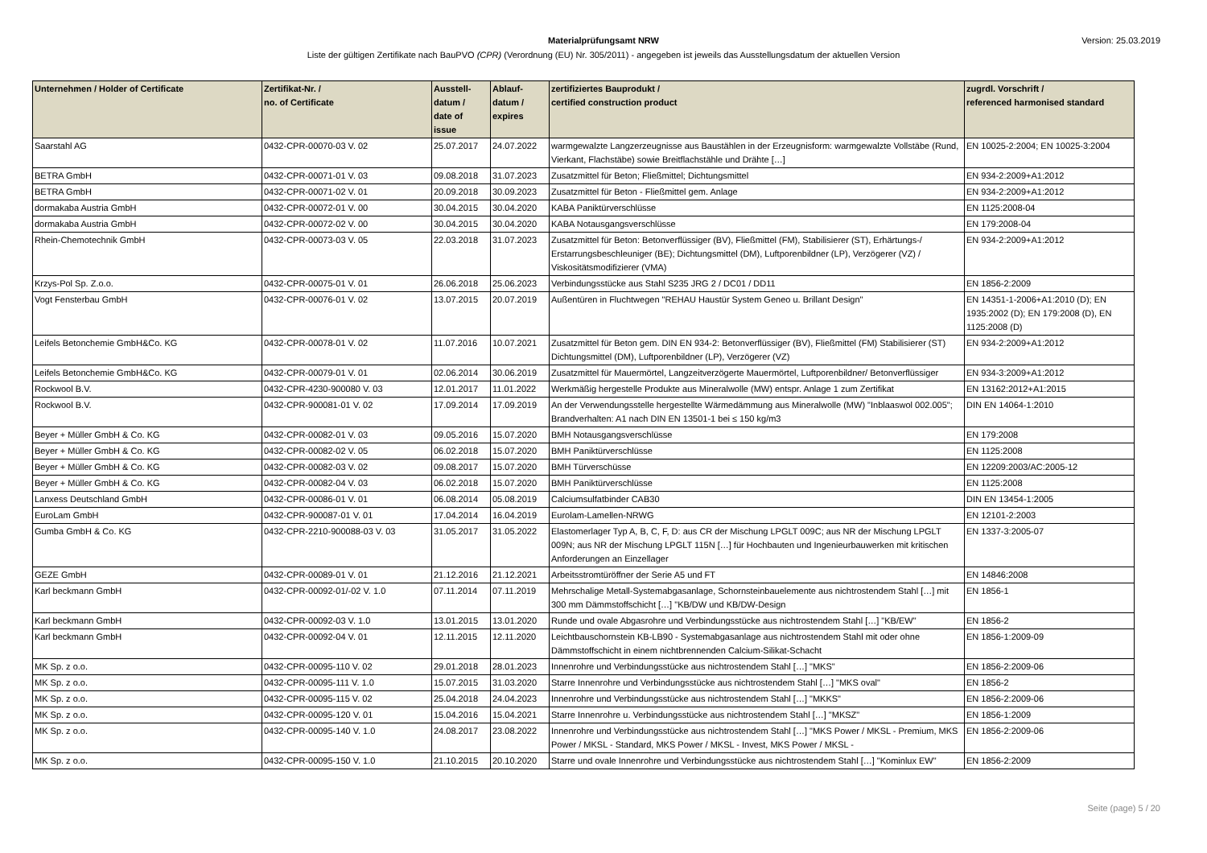Materialprüfungsamt NRW
Liste der gültigen Zertifikate nach BauPVO (CPR) (Verordnung (EU) Nr. 305/2011) - angegeben ist jeweils das Ausstellungsdatum der aktuellen Version
Version: 25.03.2019
| Unternehmen / Holder of Certificate | Zertifikat-Nr. / no. of Certificate | Ausstell- datum / date of issue | Ablauf- datum / expires | zertifiziertes Bauprodukt / certified construction product | zugrdl. Vorschrift / referenced harmonised standard |
| --- | --- | --- | --- | --- | --- |
| Saarstahl AG | 0432-CPR-00070-03 V. 02 | 25.07.2017 | 24.07.2022 | warmgewalzte Langzerzeugnisse aus Baustählen in der Erzeugnisform: warmgewalzte Vollstäbe (Rund, Vierkant, Flachstäbe) sowie Breitflachstähle und Drähte […] | EN 10025-2:2004; EN 10025-3:2004 |
| BETRA GmbH | 0432-CPR-00071-01 V. 03 | 09.08.2018 | 31.07.2023 | Zusatzmittel für Beton; Fließmittel; Dichtungsmittel | EN 934-2:2009+A1:2012 |
| BETRA GmbH | 0432-CPR-00071-02 V. 01 | 20.09.2018 | 30.09.2023 | Zusatzmittel für Beton - Fließmittel gem. Anlage | EN 934-2:2009+A1:2012 |
| dormakaba Austria GmbH | 0432-CPR-00072-01 V. 00 | 30.04.2015 | 30.04.2020 | KABA Paniktürverschlüsse | EN 1125:2008-04 |
| dormakaba Austria GmbH | 0432-CPR-00072-02 V. 00 | 30.04.2015 | 30.04.2020 | KABA Notausgangsverschlüsse | EN 179:2008-04 |
| Rhein-Chemotechnik GmbH | 0432-CPR-00073-03 V. 05 | 22.03.2018 | 31.07.2023 | Zusatzmittel für Beton: Betonverflüssiger (BV), Fließmittel (FM), Stabilisierer (ST), Erhärtungs-/ Erstarrungsbeschleuniger (BE); Dichtungsmittel (DM), Luftporenbildner (LP), Verzögerer (VZ) / Viskositätsmodifizierer (VMA) | EN 934-2:2009+A1:2012 |
| Krzys-Pol Sp. Z.o.o. | 0432-CPR-00075-01 V. 01 | 26.06.2018 | 25.06.2023 | Verbindungsstücke aus Stahl S235 JRG 2 / DC01 / DD11 | EN 1856-2:2009 |
| Vogt Fensterbau GmbH | 0432-CPR-00076-01 V. 02 | 13.07.2015 | 20.07.2019 | Außentüren in Fluchtwegen "REHAU Haustür System Geneo u. Brillant Design" | EN 14351-1-2006+A1:2010 (D); EN 1935:2002 (D); EN 179:2008 (D), EN 1125:2008 (D) |
| Leifels Betonchemie GmbH&Co. KG | 0432-CPR-00078-01 V. 02 | 11.07.2016 | 10.07.2021 | Zusatzmittel für Beton gem. DIN EN 934-2: Betonverflüssiger (BV), Fließmittel (FM) Stabilisierer (ST) Dichtungsmittel (DM), Luftporenbildner (LP), Verzögerer (VZ) | EN 934-2:2009+A1:2012 |
| Leifels Betonchemie GmbH&Co. KG | 0432-CPR-00079-01 V. 01 | 02.06.2014 | 30.06.2019 | Zusatzmittel für Mauermörtel, Langzeitverzögerte Mauermörtel, Luftporenbildner/ Betonverflüssiger | EN 934-3:2009+A1:2012 |
| Rockwool B.V. | 0432-CPR-4230-900080 V. 03 | 12.01.2017 | 11.01.2022 | Werkmäßig hergestelle Produkte aus Mineralwolle (MW) entspr. Anlage 1 zum Zertifikat | EN 13162:2012+A1:2015 |
| Rockwool B.V. | 0432-CPR-900081-01 V. 02 | 17.09.2014 | 17.09.2019 | An der Verwendungsstelle hergestellte Wärmedämmung aus Mineralwolle (MW) "Inblaaswol 002.005"; Brandverhalten: A1 nach DIN EN 13501-1 bei ≤ 150 kg/m3 | DIN EN 14064-1:2010 |
| Beyer + Müller GmbH & Co. KG | 0432-CPR-00082-01 V. 03 | 09.05.2016 | 15.07.2020 | BMH Notausgangsverschlüsse | EN 179:2008 |
| Beyer + Müller GmbH & Co. KG | 0432-CPR-00082-02 V. 05 | 06.02.2018 | 15.07.2020 | BMH Paniktürverschlüsse | EN 1125:2008 |
| Beyer + Müller GmbH & Co. KG | 0432-CPR-00082-03 V. 02 | 09.08.2017 | 15.07.2020 | BMH Türverschüsse | EN 12209:2003/AC:2005-12 |
| Beyer + Müller GmbH & Co. KG | 0432-CPR-00082-04 V. 03 | 06.02.2018 | 15.07.2020 | BMH Paniktürverschlüsse | EN 1125:2008 |
| Lanxess Deutschland GmbH | 0432-CPR-00086-01 V. 01 | 06.08.2014 | 05.08.2019 | Calciumsulfatbinder CAB30 | DIN EN 13454-1:2005 |
| EuroLam GmbH | 0432-CPR-900087-01 V. 01 | 17.04.2014 | 16.04.2019 | Eurolam-Lamellen-NRWG | EN 12101-2:2003 |
| Gumba GmbH & Co. KG | 0432-CPR-2210-900088-03 V. 03 | 31.05.2017 | 31.05.2022 | Elastomerlager Typ A, B, C, F, D: aus CR der Mischung LPGLT 009C; aus NR der Mischung LPGLT 009N; aus NR der Mischung LPGLT 115N […] für Hochbauten und Ingenieurbauwerken mit kritischen Anforderungen an Einzellager | EN 1337-3:2005-07 |
| GEZE GmbH | 0432-CPR-00089-01 V. 01 | 21.12.2016 | 21.12.2021 | Arbeitsstromtüröffner der Serie A5 und FT | EN 14846:2008 |
| Karl beckmann GmbH | 0432-CPR-00092-01/-02 V. 1.0 | 07.11.2014 | 07.11.2019 | Mehrschalige Metall-Systemabgasanlage, Schornsteinbauelemente aus nichtrostendem Stahl […] mit 300 mm Dämmstoffschicht […] "KB/DW und KB/DW-Design | EN 1856-1 |
| Karl beckmann GmbH | 0432-CPR-00092-03 V. 1.0 | 13.01.2015 | 13.01.2020 | Runde und ovale Abgasrohre und Verbindungsstücke aus nichtrostendem Stahl […] "KB/EW" | EN 1856-2 |
| Karl beckmann GmbH | 0432-CPR-00092-04 V. 01 | 12.11.2015 | 12.11.2020 | Leichtbauschornstein KB-LB90 - Systemabgasanlage aus nichtrostendem Stahl mit oder ohne Dämmstoffschicht in einem nichtbrennenden Calcium-Silikat-Schacht | EN 1856-1:2009-09 |
| MK Sp. z o.o. | 0432-CPR-00095-110 V. 02 | 29.01.2018 | 28.01.2023 | Innenrohre und Verbindungsstücke aus nichtrostendem Stahl […] "MKS" | EN 1856-2:2009-06 |
| MK Sp. z o.o. | 0432-CPR-00095-111 V. 1.0 | 15.07.2015 | 31.03.2020 | Starre Innenrohre und Verbindungsstücke aus nichtrostendem Stahl […] "MKS oval" | EN 1856-2 |
| MK Sp. z o.o. | 0432-CPR-00095-115 V. 02 | 25.04.2018 | 24.04.2023 | Innenrohre und Verbindungsstücke aus nichtrostendem Stahl […] "MKKS" | EN 1856-2:2009-06 |
| MK Sp. z o.o. | 0432-CPR-00095-120 V. 01 | 15.04.2016 | 15.04.2021 | Starre Innenrohre u. Verbindungsstücke aus nichtrostendem Stahl […] "MKSZ" | EN 1856-1:2009 |
| MK Sp. z o.o. | 0432-CPR-00095-140 V. 1.0 | 24.08.2017 | 23.08.2022 | Innenrohre und Verbindungsstücke aus nichtrostendem Stahl […] "MKS Power / MKSL - Premium, MKS Power / MKSL - Standard, MKS Power / MKSL - Invest, MKS Power / MKSL - | EN 1856-2:2009-06 |
| MK Sp. z o.o. | 0432-CPR-00095-150 V. 1.0 | 21.10.2015 | 20.10.2020 | Starre und ovale Innenrohre und Verbindungsstücke aus nichtrostendem Stahl […] "Kominlux EW" | EN 1856-2:2009 |
Seite (page) 5 / 20